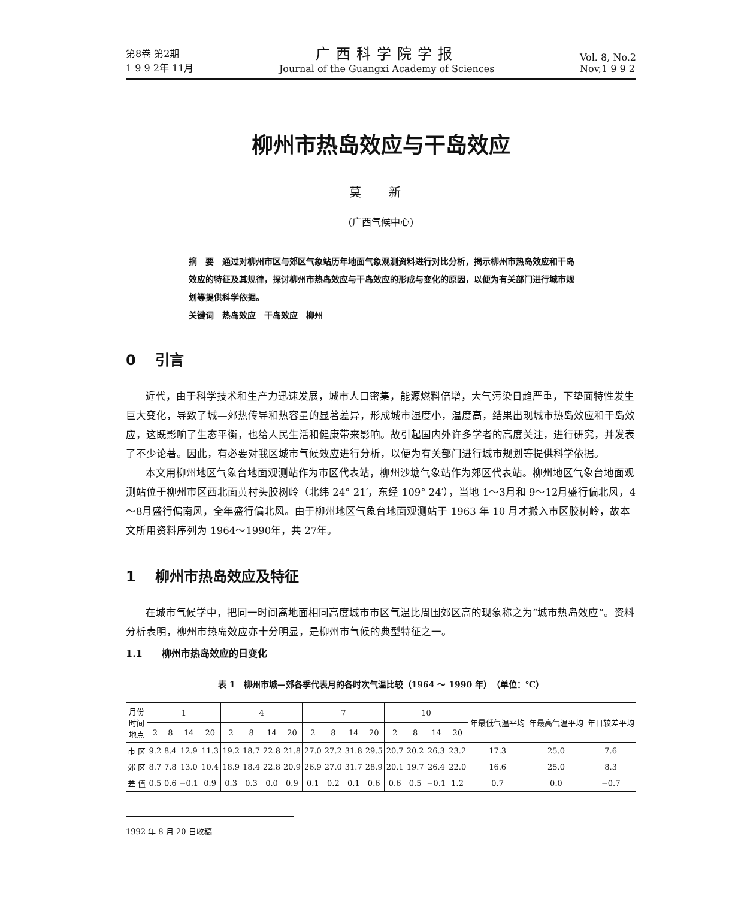第8卷 第2期
1 9 9 2年 11月
广西科学院学报
Journal of the Guangxi Academy of Sciences
Vol. 8, No.2
Nov,1 9 9 2
柳州市热岛效应与干岛效应
莫 新
(广西气候中心)
摘　要　通过对柳州市区与郊区气象站历年地面气象观测资料进行对比分析，揭示柳州市热岛效应和干岛效应的特征及其规律，探讨柳州市热岛效应与干岛效应的形成与变化的原因，以便为有关部门进行城市规划等提供科学依据。
关键词　热岛效应　干岛效应　柳州
0　 引言
近代，由于科学技术和生产力迅速发展，城市人口密集，能源燃料倍增，大气污染日趋严重，下垫面特性发生巨大变化，导致了城—郊热传导和热容量的显著差异，形成城市湿度小，温度高，结果出现城市热岛效应和干岛效应，这既影响了生态平衡，也给人民生活和健康带来影响。故引起国内外许多学者的高度关注，进行研究，并发表了不少论著。因此，有必要对我区城市气候效应进行分析，以便为有关部门进行城市规划等提供科学依据。
本文用柳州地区气象台地面观测站作为市区代表站，柳州沙塘气象站作为郊区代表站。柳州地区气象台地面观测站位于柳州市区西北面黄村头胶树岭（北纬 24° 21′，东经 109° 24′），当地 1～3月和 9～12月盛行偏北风，4～8月盛行偏南风，全年盛行偏北风。由于柳州地区气象台地面观测站于 1963 年 10 月才搬入市区胶树岭，故本文所用资料序列为 1964～1990年，共 27年。
1　 柳州市热岛效应及特征
在城市气候学中，把同一时间离地面相同高度城市市区气温比周围郊区高的现象称之为“城市热岛效应”。资料分析表明，柳州市热岛效应亦十分明显，是柳州市气候的典型特征之一。
1.1　　柳州市热岛效应的日变化
表 1　柳州市城—郊各季代表月的各时次气温比较（1964 ～ 1990 年）　（单位：℃）
| 月份 时间 地点 | 1 | | | | 4 | | | | 7 | | | | 10 | | | | 年最低气温平均 | 年最高气温平均 | 年日较差平均 |
| --- | --- | --- | --- | --- | --- | --- | --- | --- | --- | --- | --- | --- | --- | --- | --- | --- | --- | --- | --- |
| | 2 | 8 | 14 | 20 | 2 | 8 | 14 | 20 | 2 | 8 | 14 | 20 | 2 | 8 | 14 | 20 | | | |
| 市 区 | 9.2 | 8.4 | 12.9 | 11.3 | 19.2 | 18.7 | 22.8 | 21.8 | 27.0 | 27.2 | 31.8 | 29.5 | 20.7 | 20.2 | 26.3 | 23.2 | 17.3 | 25.0 | 7.6 |
| 郊 区 | 8.7 | 7.8 | 13.0 | 10.4 | 18.9 | 18.4 | 22.8 | 20.9 | 26.9 | 27.0 | 31.7 | 28.9 | 20.1 | 19.7 | 26.4 | 22.0 | 16.6 | 25.0 | 8.3 |
| 差 值 | 0.5 | 0.6 | −0.1 | 0.9 | 0.3 | 0.3 | 0.0 | 0.9 | 0.1 | 0.2 | 0.1 | 0.6 | 0.6 | 0.5 | −0.1 | 1.2 | 0.7 | 0.0 | −0.7 |
1992 年 8 月 20 日收稿